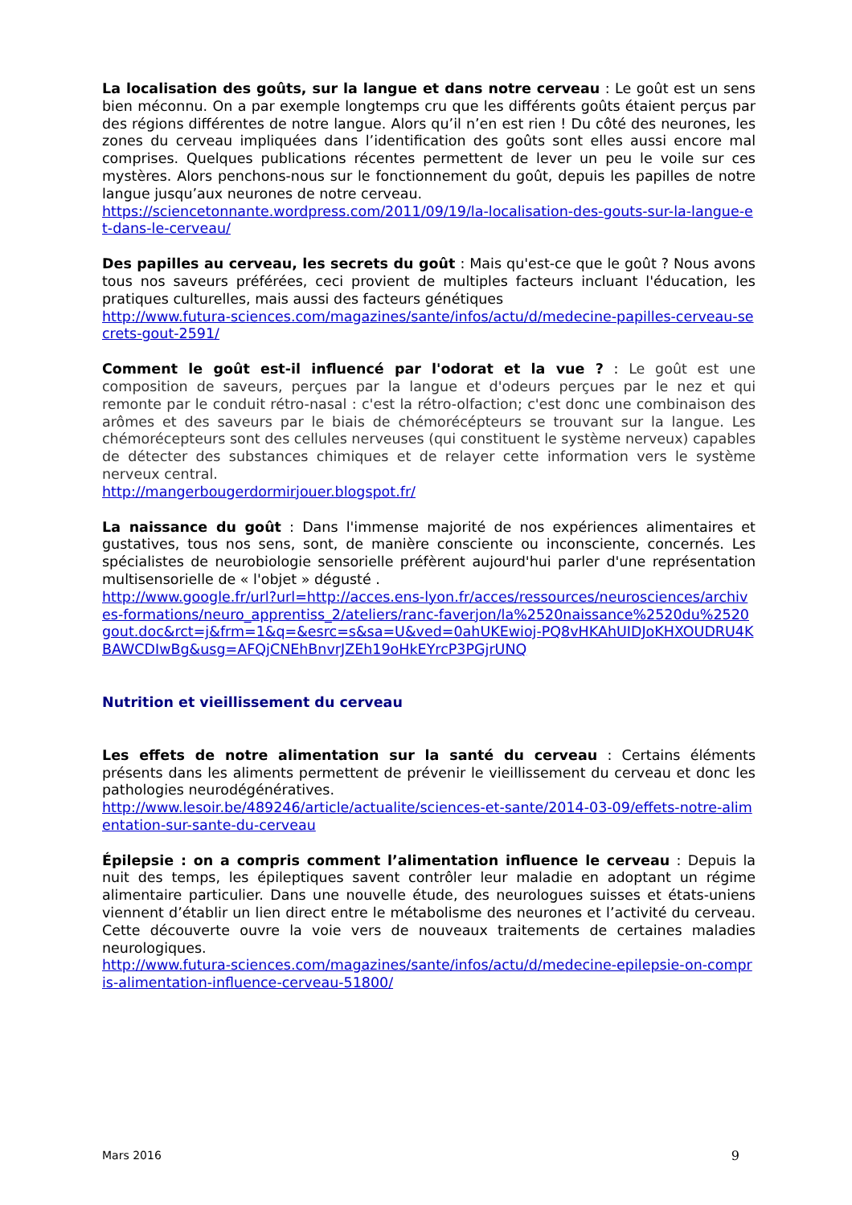La localisation des goûts, sur la langue et dans notre cerveau : Le goût est un sens bien méconnu. On a par exemple longtemps cru que les différents goûts étaient perçus par des régions différentes de notre langue. Alors qu’il n’en est rien ! Du côté des neurones, les zones du cerveau impliquées dans l’identification des goûts sont elles aussi encore mal comprises. Quelques publications récentes permettent de lever un peu le voile sur ces mystères. Alors penchons-nous sur le fonctionnement du goût, depuis les papilles de notre langue jusqu’aux neurones de notre cerveau.
https://sciencetonnante.wordpress.com/2011/09/19/la-localisation-des-gouts-sur-la-langue-et-dans-le-cerveau/
Des papilles au cerveau, les secrets du goût : Mais qu'est-ce que le goût ? Nous avons tous nos saveurs préférées, ceci provient de multiples facteurs incluant l'éducation, les pratiques culturelles, mais aussi des facteurs génétiques
http://www.futura-sciences.com/magazines/sante/infos/actu/d/medecine-papilles-cerveau-secrets-gout-2591/
Comment le goût est-il influencé par l'odorat et la vue ? : Le goût est une composition de saveurs, perçues par la langue et d'odeurs perçues par le nez et qui remonte par le conduit rétro-nasal : c'est la rétro-olfaction; c'est donc une combinaison des arômes et des saveurs par le biais de chémorécépteurs se trouvant sur la langue. Les chémorécepteurs sont des cellules nerveuses (qui constituent le système nerveux) capables de détecter des substances chimiques et de relayer cette information vers le système nerveux central.
http://mangerbougerdormirjouer.blogspot.fr/
La naissance du goût : Dans l'immense majorité de nos expériences alimentaires et gustatives, tous nos sens, sont, de manière consciente ou inconsciente, concernés. Les spécialistes de neurobiologie sensorielle préfèrent aujourd'hui parler d'une représentation multisensorielle de « l'objet » dégusté .
http://www.google.fr/url?url=http://acces.ens-lyon.fr/acces/ressources/neurosciences/archives-formations/neuro_apprentiss_2/ateliers/ranc-faverjon/la%2520naissance%2520du%2520gout.doc&rct=j&frm=1&q=&esrc=s&sa=U&ved=0ahUKEwioj-PQ8vHKAhUIDJoKHXOUDRU4KBAWCDIwBg&usg=AFQjCNEhBnvrJZEh19oHkEYrcP3PGjrUNQ
Nutrition et vieillissement du cerveau
Les effets de notre alimentation sur la santé du cerveau : Certains éléments présents dans les aliments permettent de prévenir le vieillissement du cerveau et donc les pathologies neurodégénératives.
http://www.lesoir.be/489246/article/actualite/sciences-et-sante/2014-03-09/effets-notre-alimentation-sur-sante-du-cerveau
Épilepsie : on a compris comment l’alimentation influence le cerveau : Depuis la nuit des temps, les épileptiques savent contrôler leur maladie en adoptant un régime alimentaire particulier. Dans une nouvelle étude, des neurologues suisses et états-uniens viennent d’établir un lien direct entre le métabolisme des neurones et l’activité du cerveau. Cette découverte ouvre la voie vers de nouveaux traitements de certaines maladies neurologiques.
http://www.futura-sciences.com/magazines/sante/infos/actu/d/medecine-epilepsie-on-compris-alimentation-influence-cerveau-51800/
Mars 2016 9